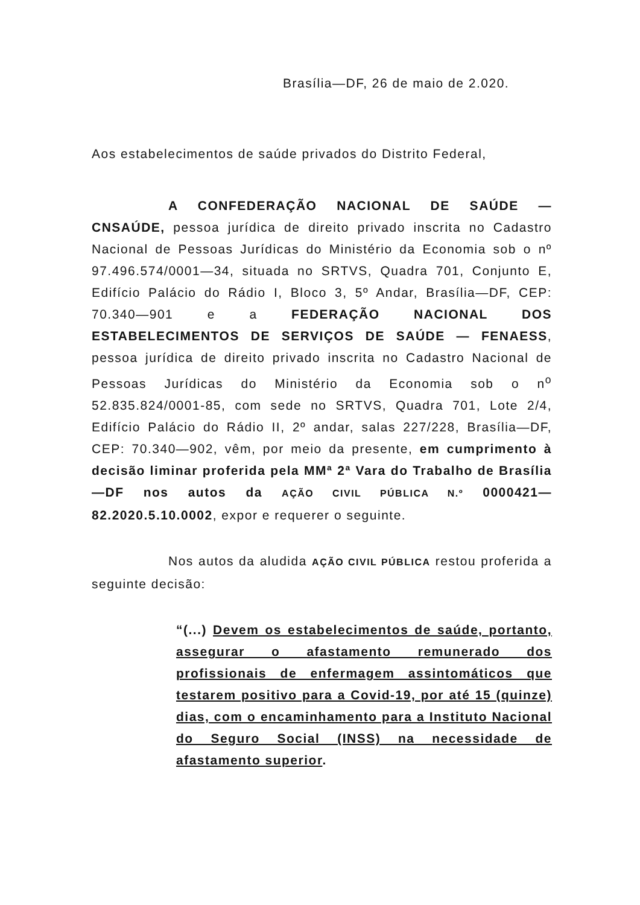Brasília—DF, 26 de maio de 2.020.
Aos estabelecimentos de saúde privados do Distrito Federal,
A CONFEDERAÇÃO NACIONAL DE SAÚDE — CNSAÚDE, pessoa jurídica de direito privado inscrita no Cadastro Nacional de Pessoas Jurídicas do Ministério da Economia sob o nº 97.496.574/0001—34, situada no SRTVS, Quadra 701, Conjunto E, Edifício Palácio do Rádio I, Bloco 3, 5º Andar, Brasília—DF, CEP: 70.340—901 e a FEDERAÇÃO NACIONAL DOS ESTABELECIMENTOS DE SERVIÇOS DE SAÚDE — FENAESS, pessoa jurídica de direito privado inscrita no Cadastro Nacional de Pessoas Jurídicas do Ministério da Economia sob o n<sup>o</sup> 52.835.824/0001-85, com sede no SRTVS, Quadra 701, Lote 2/4, Edifício Palácio do Rádio II, 2º andar, salas 227/228, Brasília—DF, CEP: 70.340—902, vêm, por meio da presente, em cumprimento à decisão liminar proferida pela MMª 2ª Vara do Trabalho de Brasília—DF nos autos da AÇÃO CIVIL PÚBLICA N.º 0000421—82.2020.5.10.0002, expor e requerer o seguinte.
Nos autos da aludida AÇÃO CIVIL PÚBLICA restou proferida a seguinte decisão:
“(...) Devem os estabelecimentos de saúde, portanto, assegurar o afastamento remunerado dos profissionais de enfermagem assintomáticos que testarem positivo para a Covid-19, por até 15 (quinze) dias, com o encaminhamento para a Instituto Nacional do Seguro Social (INSS) na necessidade de afastamento superior.